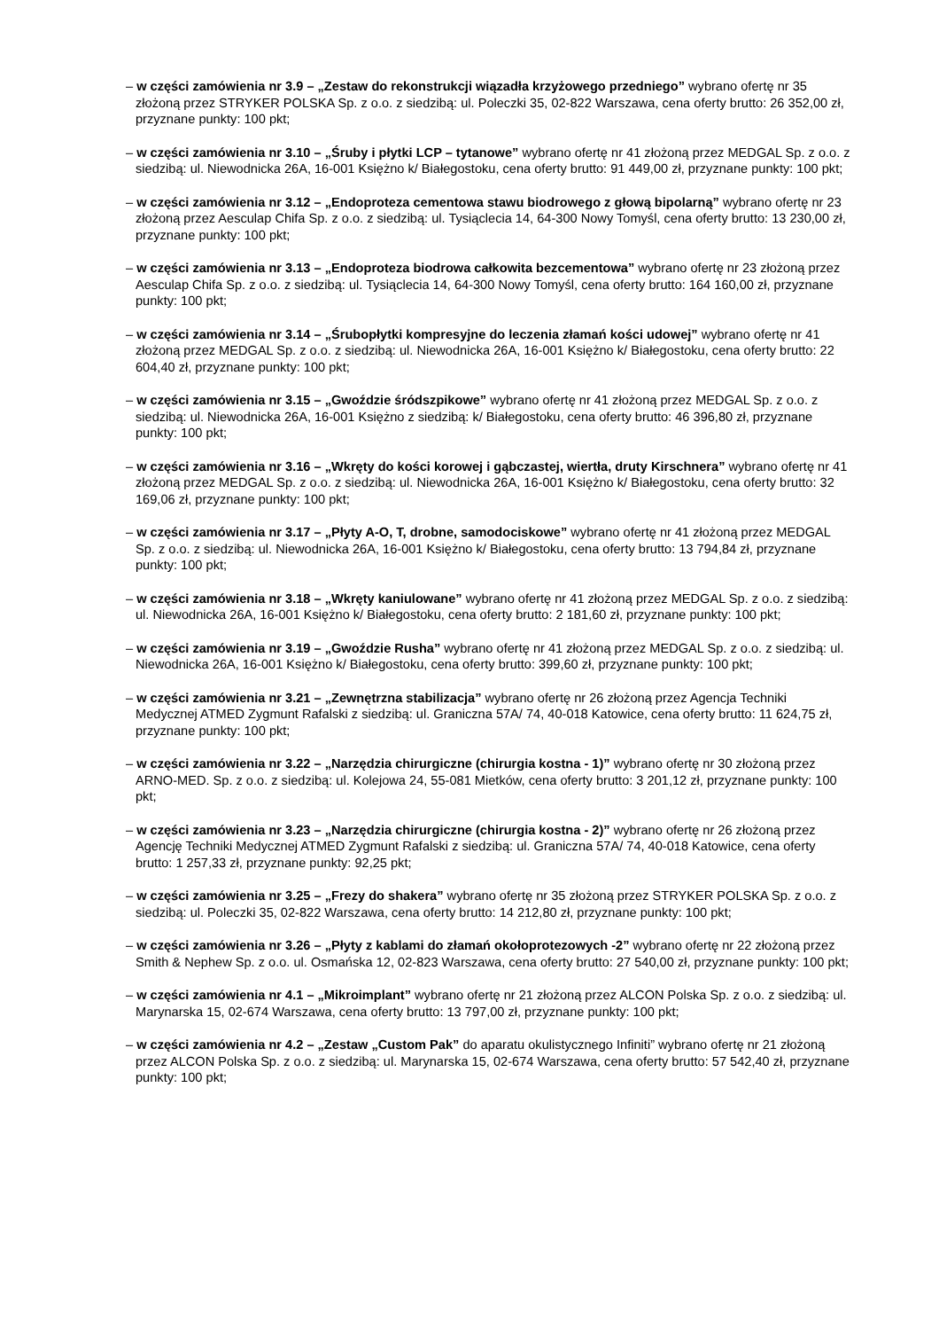– w części zamówienia nr 3.9 – „Zestaw do rekonstrukcji wiązadła krzyżowego przedniego” wybrano ofertę nr 35 złożoną przez STRYKER POLSKA Sp. z o.o. z siedzibą: ul. Poleczki 35, 02-822 Warszawa, cena oferty brutto: 26 352,00 zł, przyznane punkty: 100 pkt;
– w części zamówienia nr 3.10 – „Śruby i płytki LCP – tytanowe” wybrano ofertę nr 41 złożoną przez MEDGAL Sp. z o.o. z siedzibą: ul. Niewodnicka 26A, 16-001 Księżno k/ Białegostoku, cena oferty brutto: 91 449,00 zł, przyznane punkty: 100 pkt;
– w części zamówienia nr 3.12 – „Endoproteza cementowa stawu biodrowego z głową bipolarną” wybrano ofertę nr 23 złożoną przez Aesculap Chifa Sp. z o.o. z siedzibą: ul. Tysiąclecia 14, 64-300 Nowy Tomyśl, cena oferty brutto: 13 230,00 zł, przyznane punkty: 100 pkt;
– w części zamówienia nr 3.13 – „Endoproteza biodrowa całkowita bezcementowa” wybrano ofertę nr 23 złożoną przez Aesculap Chifa Sp. z o.o. z siedzibą: ul. Tysiąclecia 14, 64-300 Nowy Tomyśl, cena oferty brutto: 164 160,00 zł, przyznane punkty: 100 pkt;
– w części zamówienia nr 3.14 – „Śrubopłytki kompresyjne do leczenia złamań kości udowej” wybrano ofertę nr 41 złożoną przez MEDGAL Sp. z o.o. z siedzibą: ul. Niewodnicka 26A, 16-001 Księżno k/ Białegostoku, cena oferty brutto: 22 604,40 zł, przyznane punkty: 100 pkt;
– w części zamówienia nr 3.15 – „Gwoździe śródszpikowe” wybrano ofertę nr 41 złożoną przez MEDGAL Sp. z o.o. z siedzibą: ul. Niewodnicka 26A, 16-001 Księżno z siedzibą: k/ Białegostoku, cena oferty brutto: 46 396,80 zł, przyznane punkty: 100 pkt;
– w części zamówienia nr 3.16 – „Wkręty do kości korowej i gąbczastej, wiertła, druty Kirschnera” wybrano ofertę nr 41 złożoną przez MEDGAL Sp. z o.o. z siedzibą: ul. Niewodnicka 26A, 16-001 Księżno k/ Białegostoku, cena oferty brutto: 32 169,06 zł, przyznane punkty: 100 pkt;
– w części zamówienia nr 3.17 – „Płyty A-O, T, drobne, samodociskowe” wybrano ofertę nr 41 złożoną przez MEDGAL Sp. z o.o. z siedzibą: ul. Niewodnicka 26A, 16-001 Księżno k/ Białegostoku, cena oferty brutto: 13 794,84 zł, przyznane punkty: 100 pkt;
– w części zamówienia nr 3.18 – „Wkręty kaniulowane” wybrano ofertę nr 41 złożoną przez MEDGAL Sp. z o.o. z siedzibą: ul. Niewodnicka 26A, 16-001 Księżno k/ Białegostoku, cena oferty brutto: 2 181,60 zł, przyznane punkty: 100 pkt;
– w części zamówienia nr 3.19 – „Gwoździe Rusha” wybrano ofertę nr 41 złożoną przez MEDGAL Sp. z o.o. z siedzibą: ul. Niewodnicka 26A, 16-001 Księżno k/ Białegostoku, cena oferty brutto: 399,60 zł, przyznane punkty: 100 pkt;
– w części zamówienia nr 3.21 – „Zewnętrzna stabilizacja” wybrano ofertę nr 26 złożoną przez Agencja Techniki Medycznej ATMED Zygmunt Rafalski z siedzibą: ul. Graniczna 57A/ 74, 40-018 Katowice, cena oferty brutto: 11 624,75 zł, przyznane punkty: 100 pkt;
– w części zamówienia nr 3.22 – „Narzędzia chirurgiczne (chirurgia kostna - 1)” wybrano ofertę nr 30 złożoną przez ARNO-MED. Sp. z o.o. z siedzibą: ul. Kolejowa 24, 55-081 Mietków, cena oferty brutto: 3 201,12 zł, przyznane punkty: 100 pkt;
– w części zamówienia nr 3.23 – „Narzędzia chirurgiczne (chirurgia kostna - 2)” wybrano ofertę nr 26 złożoną przez Agencję Techniki Medycznej ATMED Zygmunt Rafalski z siedzibą: ul. Graniczna 57A/ 74, 40-018 Katowice, cena oferty brutto: 1 257,33 zł, przyznane punkty: 92,25 pkt;
– w części zamówienia nr 3.25 – „Frezy do shakera” wybrano ofertę nr 35 złożoną przez STRYKER POLSKA Sp. z o.o. z siedzibą: ul. Poleczki 35, 02-822 Warszawa, cena oferty brutto: 14 212,80 zł, przyznane punkty: 100 pkt;
– w części zamówienia nr 3.26 – „Płyty z kablami do złamań okołoprotezowych -2” wybrano ofertę nr 22 złożoną przez Smith & Nephew Sp. z o.o. ul. Osmańska 12, 02-823 Warszawa, cena oferty brutto: 27 540,00 zł, przyznane punkty: 100 pkt;
– w części zamówienia nr 4.1 – „Mikroimplant” wybrano ofertę nr 21 złożoną przez ALCON Polska Sp. z o.o. z siedzibą: ul. Marynarska 15, 02-674 Warszawa, cena oferty brutto: 13 797,00 zł, przyznane punkty: 100 pkt;
– w części zamówienia nr 4.2 – „Zestaw „Custom Pak” do aparatu okulistycznego Infiniti” wybrano ofertę nr 21 złożoną przez ALCON Polska Sp. z o.o. z siedzibą: ul. Marynarska 15, 02-674 Warszawa, cena oferty brutto: 57 542,40 zł, przyznane punkty: 100 pkt;